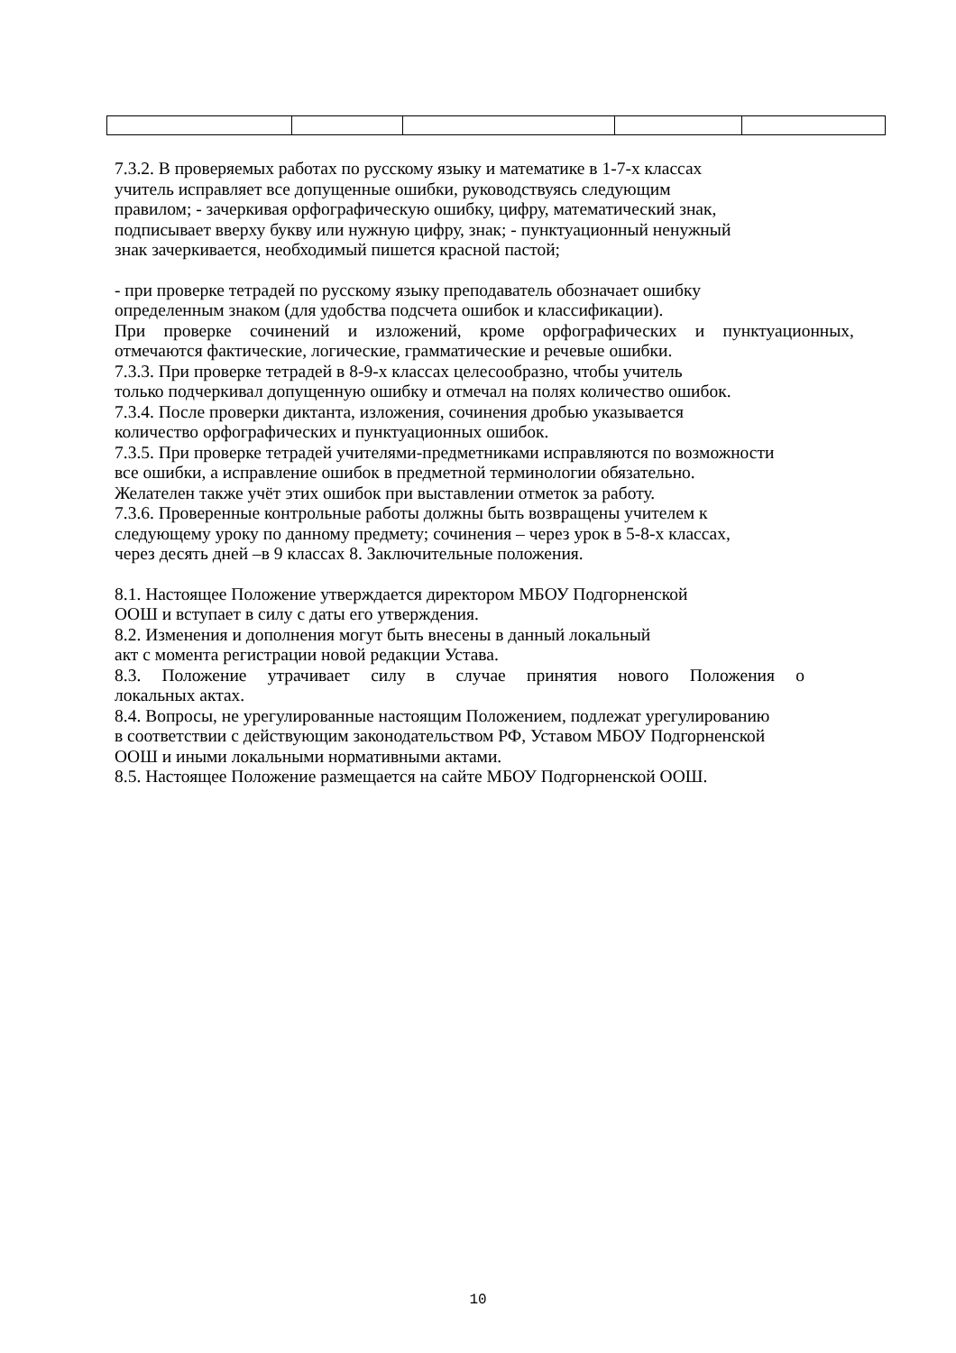7.3.2. В проверяемых работах по русскому языку и математике в 1-7-х классах
учитель исправляет все допущенные ошибки, руководствуясь следующим
правилом; - зачеркивая орфографическую ошибку, цифру, математический знак,
подписывает вверху букву или нужную цифру, знак; - пунктуационный ненужный
знак зачеркивается, необходимый пишется красной пастой;
- при проверке тетрадей по русскому языку преподаватель обозначает ошибку
определенным знаком (для удобства подсчета ошибок и классификации).
При проверке сочинений и изложений, кроме орфографических и пунктуационных,
отмечаются фактические, логические, грамматические и речевые ошибки.
7.3.3. При проверке тетрадей в 8-9-х классах целесообразно, чтобы учитель
только подчеркивал допущенную ошибку и отмечал на полях количество ошибок.
7.3.4. После проверки диктанта, изложения, сочинения дробью указывается
количество орфографических и пунктуационных ошибок.
7.3.5. При проверке тетрадей учителями-предметниками исправляются по возможности
все ошибки, а исправление ошибок в предметной терминологии обязательно.
Желателен также учёт этих ошибок при выставлении отметок за работу.
7.3.6. Проверенные контрольные работы должны быть возвращены учителем к
следующему уроку по данному предмету; сочинения – через урок в 5-8-х классах,
через десять дней –в 9 классах 8. Заключительные положения.
8.1. Настоящее Положение утверждается директором МБОУ Подгорненской
ООШ и вступает в силу с даты его утверждения.
8.2. Изменения и дополнения могут быть внесены в данный локальный
акт с момента регистрации новой редакции Устава.
8.3. Положение утрачивает силу в случае принятия нового Положения о
локальных актах.
8.4. Вопросы, не урегулированные настоящим Положением, подлежат урегулированию
в соответствии с действующим законодательством РФ, Уставом МБОУ Подгорненской
ООШ и иными локальными нормативными актами.
8.5. Настоящее Положение размещается на сайте МБОУ Подгорненской ООШ.
10